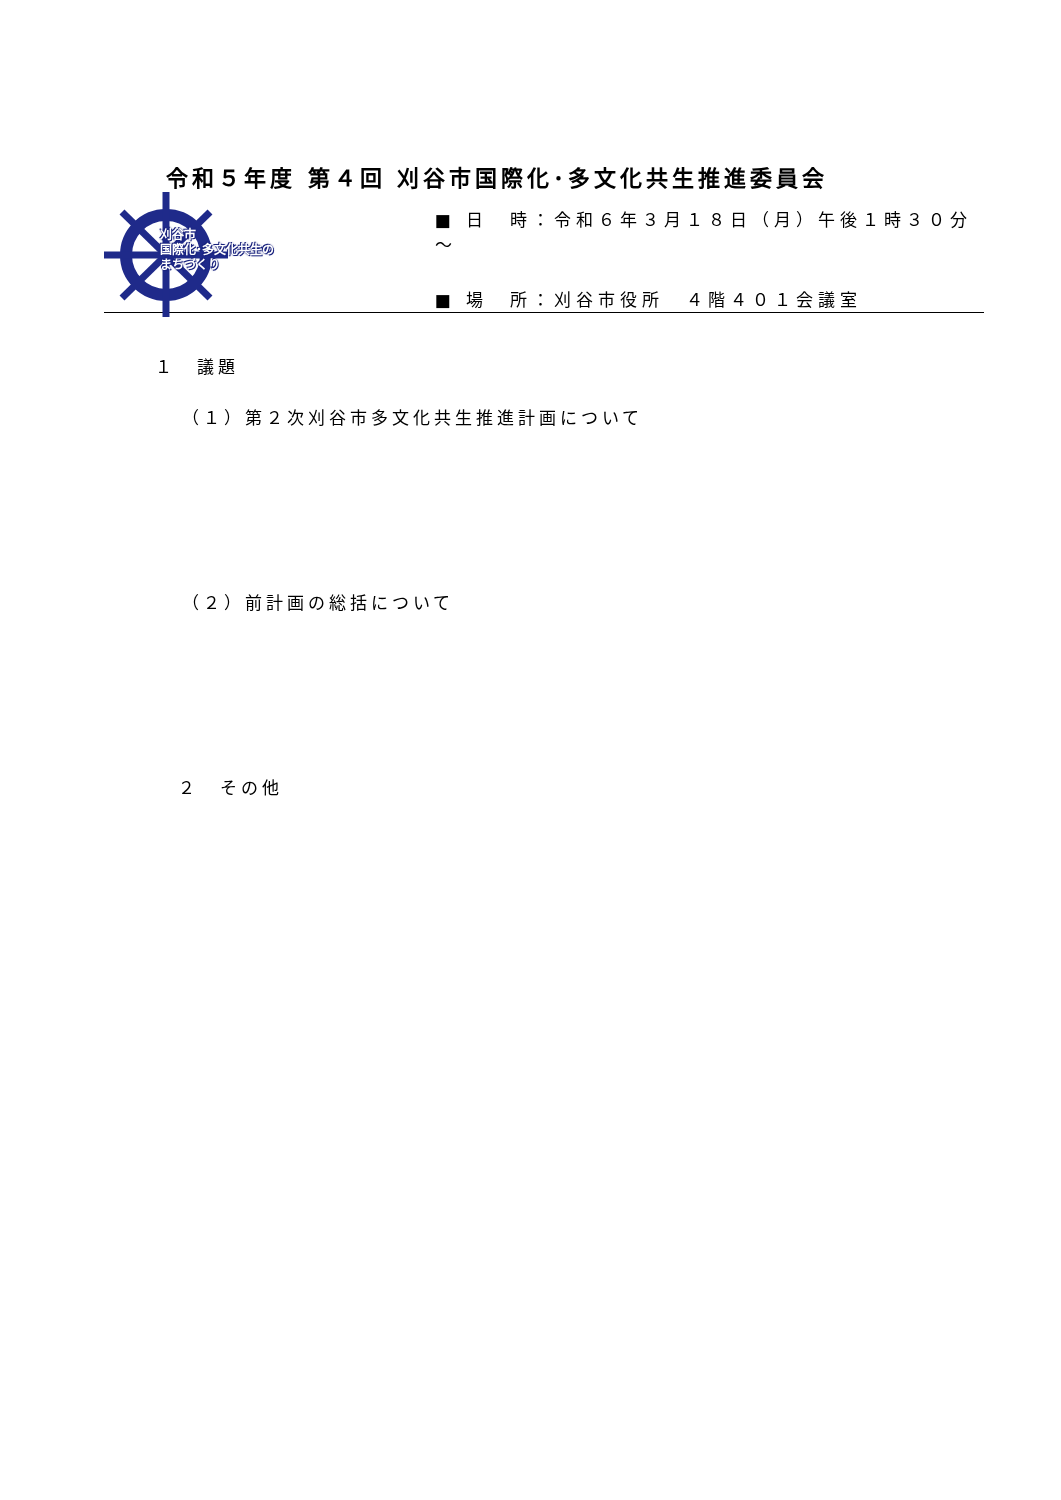令和５年度 第４回 刈谷市国際化･多文化共生推進委員会
刈谷市
国際化･多文化共生の
まちづくり
■ 日　時：令和６年３月１８日（月）午後１時３０分～
■ 場　所：刈谷市役所　４階４０１会議室
１　議題
（１）第２次刈谷市多文化共生推進計画について
（２）前計画の総括について
２　その他